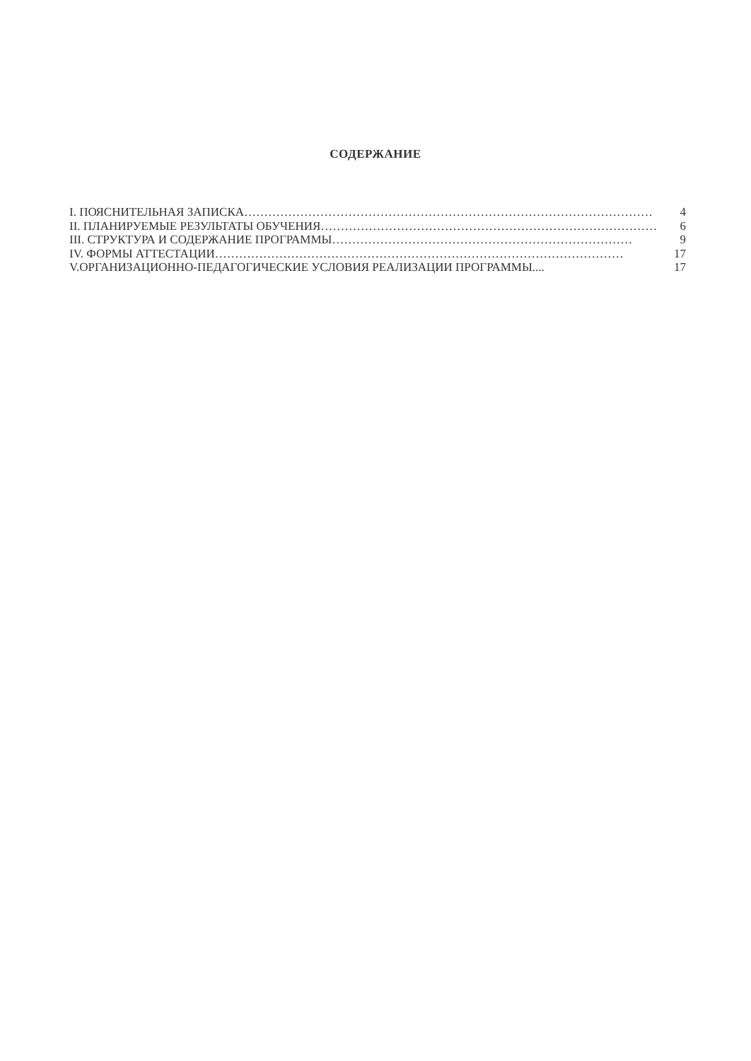СОДЕРЖАНИЕ
I. ПОЯСНИТЕЛЬНАЯ ЗАПИСКА ………………………………………………………………………………………… 4
II. ПЛАНИРУЕМЫЕ РЕЗУЛЬТАТЫ ОБУЧЕНИЯ ………………………………………………………………………… 6
III. СТРУКТУРА И СОДЕРЖАНИЕ ПРОГРАММЫ ………………………………………………………………… 9
IV. ФОРМЫ АТТЕСТАЦИИ ………………………………………………………………………………………… 17
V.ОРГАНИЗАЦИОННО-ПЕДАГОГИЧЕСКИЕ УСЛОВИЯ РЕАЛИЗАЦИИ ПРОГРАММЫ.... 17